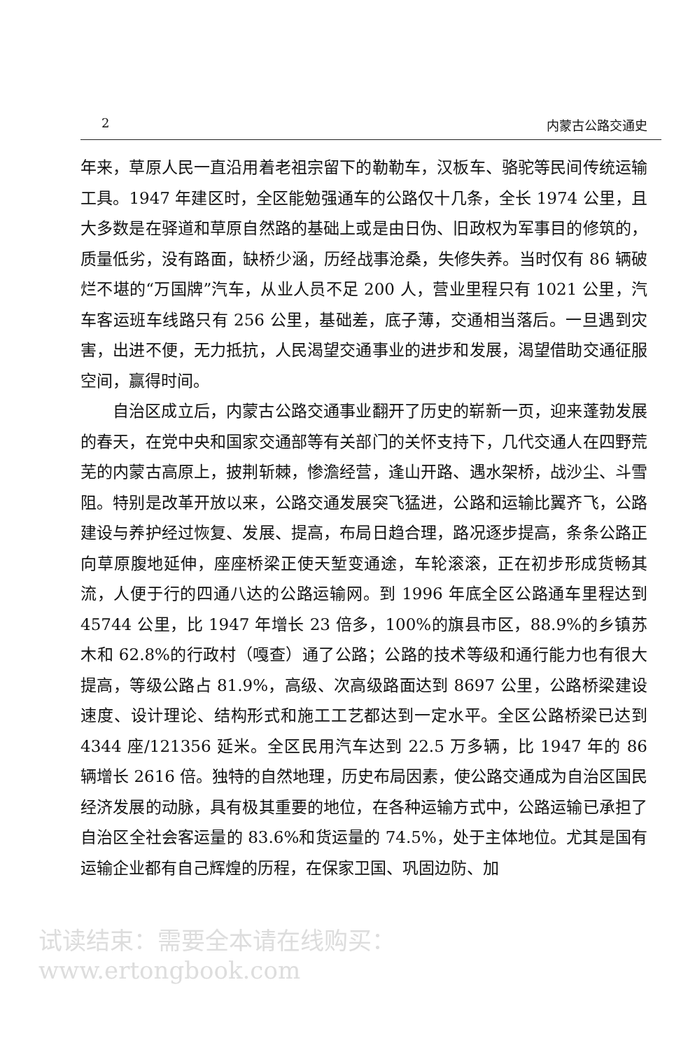2 内蒙古公路交通史
年来，草原人民一直沿用着老祖宗留下的勒勒车，汉板车、骆驼等民间传统运输工具。1947 年建区时，全区能勉强通车的公路仅十几条，全长 1974 公里，且大多数是在驿道和草原自然路的基础上或是由日伪、旧政权为军事目的修筑的，质量低劣，没有路面，缺桥少涵，历经战事沧桑，失修失养。当时仅有 86 辆破烂不堪的“万国牌”汽车，从业人员不足 200 人，营业里程只有 1021 公里，汽车客运班车线路只有 256 公里，基础差，底子薄，交通相当落后。一旦遇到灾害，出进不便，无力抵抗，人民渴望交通事业的进步和发展，渴望借助交通征服空间，赢得时间。
自治区成立后，内蒙古公路交通事业翻开了历史的崭新一页，迎来蓬勃发展的春天，在党中央和国家交通部等有关部门的关怀支持下，几代交通人在四野荒芜的内蒙古高原上，披荆斩棘，惨澹经营，逢山开路、遇水架桥，战沙尘、斗雪阻。特别是改革开放以来，公路交通发展突飞猛进，公路和运输比翼齐飞，公路建设与养护经过恢复、发展、提高，布局日趋合理，路况逐步提高，条条公路正向草原腹地延伸，座座桥梁正使天堑变通途，车轮滚滚，正在初步形成货畅其流，人便于行的四通八达的公路运输网。到 1996 年底全区公路通车里程达到 45744 公里，比 1947 年增长 23 倍多，100%的旗县市区，88.9%的乡镇苏木和 62.8%的行政村（嘎查）通了公路；公路的技术等级和通行能力也有很大提高，等级公路占 81.9%，高级、次高级路面达到 8697 公里，公路桥梁建设速度、设计理论、结构形式和施工工艺都达到一定水平。全区公路桥梁已达到 4344 座/121356 延米。全区民用汽车达到 22.5 万多辆，比 1947 年的 86 辆增长 2616 倍。独特的自然地理，历史布局因素，使公路交通成为自治区国民经济发展的动脉，具有极其重要的地位，在各种运输方式中，公路运输已承担了自治区全社会客运量的 83.6%和货运量的 74.5%，处于主体地位。尤其是国有运输企业都有自己辉煌的历程，在保家卫国、巩固边防、加
试读结束：需要全本请在线购买： www.ertongbook.com